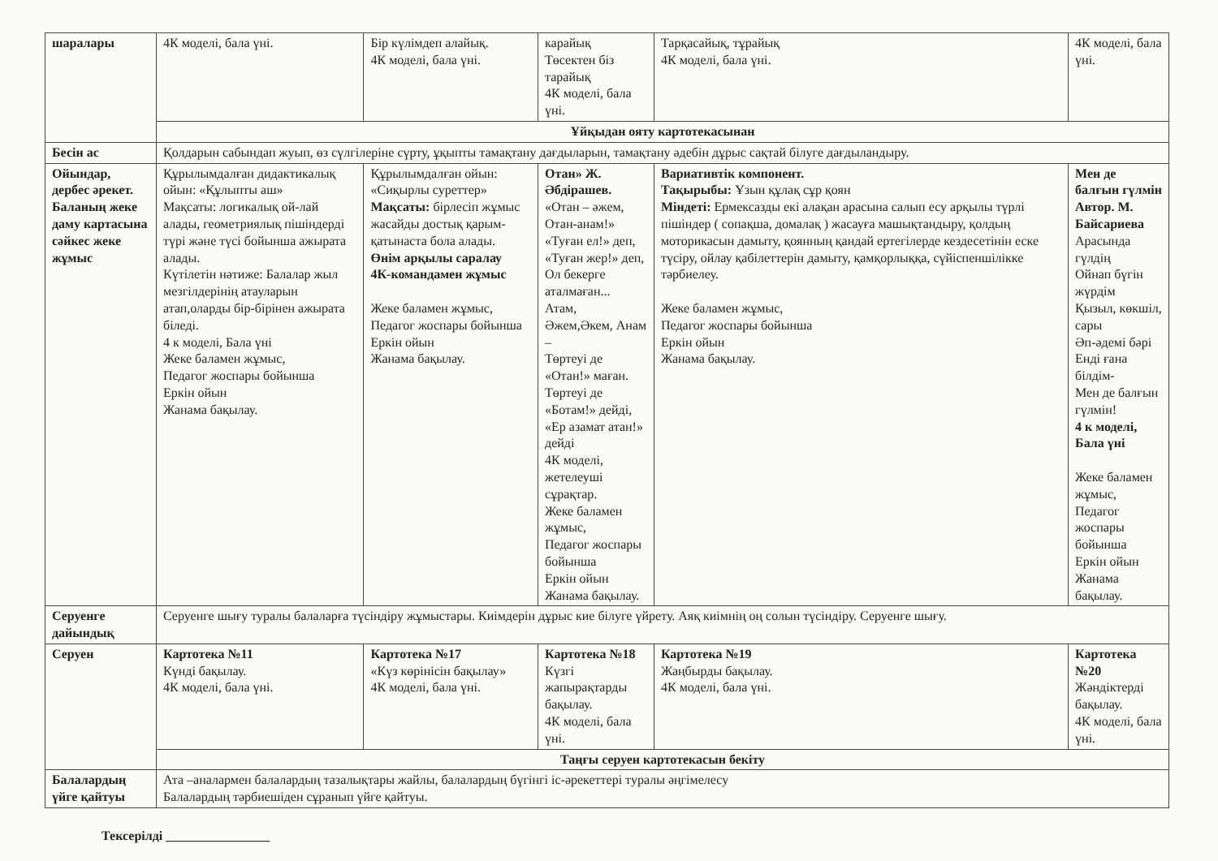| шаралары | 4К моделі, бала үні. | Бір күлімдеп алайық. 4К моделі, бала үні. | карайық Төсектен біз тарайық 4К моделі, бала үні. | Тарқасайық, тұрайық 4К моделі, бала үні. | 4К моделі, бала үні. |
| | Ұйқыдан ояту картотекасынан | | | | |
| Бесін ас | Қолдарын сабындап жуып, өз сүлгілеріне сүрту, ұқыпты тамақтану дағдыларын, тамақтану әдебін дұрыс сақтай білуге дағдыландыру. | | | | |
| Ойындар, дербес әрекет. Баланың жеке даму картасына сәйкес жеке жұмыс | Құрылымдалған дидактикалық ойын: «Құлыпты аш» Мақсаты: логикалық ой-лай алады, геометриялық пішіндерді түрі және түсі бойынша ажырата алады. Күтілетін нәтиже: Балалар жыл мезгілдерінің атауларын атап,оларды бір-бірінен ажырата біледі. 4 к моделі, Бала үні Жеке баламен жұмыс, Педагог жоспары бойынша Еркін ойын Жанама бақылау. | Құрылымдалған ойын: «Сиқырлы суреттер» Мақсаты: бірлесіп жұмыс жасайды достық қарым-қатынаста бола алады. Өнім арқылы саралау 4К-командамен жұмыс Жеке баламен жұмыс, Педагог жоспары бойынша Еркін ойын Жанама бақылау. | Отан» Ж. Әбдірашев. «Отан – әжем, Отан-анам!» «Туған ел!» деп, «Туған жер!» деп, Ол бекерге аталмаған... Атам, Әжем,Әкем, Анам – Төртеуі де «Отан!» маған. Төртеуі де «Ботам!» дейді, «Ер азамат атан!» дейді 4К моделі, жетелеуші сұрақтар. Жеке баламен жұмыс, Педагог жоспары бойынша Еркін ойын Жанама бақылау. | Вариативтік компонент. Тақырыбы: Ұзын құлақ сұр қоян Міндеті: Ермексазды екі алақан арасына салып есу арқылы түрлі пішіндер ( сопақша, домалақ ) жасауға машықтандыру, қолдың моторикасын дамыту, қоянның қандай ертегілерде кездесетінін еске түсіру, ойлау қабілеттерін дамыту, қамқорлыққа, сүйіспеншілікке тәрбиелеу. Жеке баламен жұмыс, Педагог жоспары бойынша Еркін ойын Жанама бақылау. | Мен де балғын гүлмін Автор. М. Байсариева Арасында гүлдің Ойнап бүгін жүрдім Қызыл, көкшіл, сары Әп-әдемі бәрі Енді ғана білдім- Мен де балғын гүлмін! 4 к моделі, Бала үні Жеке баламен жұмыс, Педагог жоспары бойынша Еркін ойын Жанама бақылау. |
| Серуенге дайындық | Серуенге шығу туралы балаларға түсіндіру жұмыстары. Киімдерін дұрыс кие білуге үйрету. Аяқ киімнің оң солын түсіндіру. Серуенге шығу. | | | | |
| Серуен | Картотека №11 Күнді бақылау. 4К моделі, бала үні. | Картотека №17 «Күз көрінісін бақылау» 4К моделі, бала үні. | Картотека №18 Күзгі жапырақтарды бақылау. 4К моделі, бала үні. | Картотека №19 Жаңбырды бақылау. 4К моделі, бала үні. | Картотека №20 Жәндіктерді бақылау. 4К моделі, бала үні. |
| | Таңғы серуен картотекасын бекіту | | | | |
| Балалардың үйге қайтуы | Ата –аналармен балалардың тазалықтары жайлы, балалардың бүгінгі іс-әрекеттері туралы әңгімелесу Балалардың тәрбиешіден сұранып үйге қайтуы. | | | | |
Тексерілді ________________